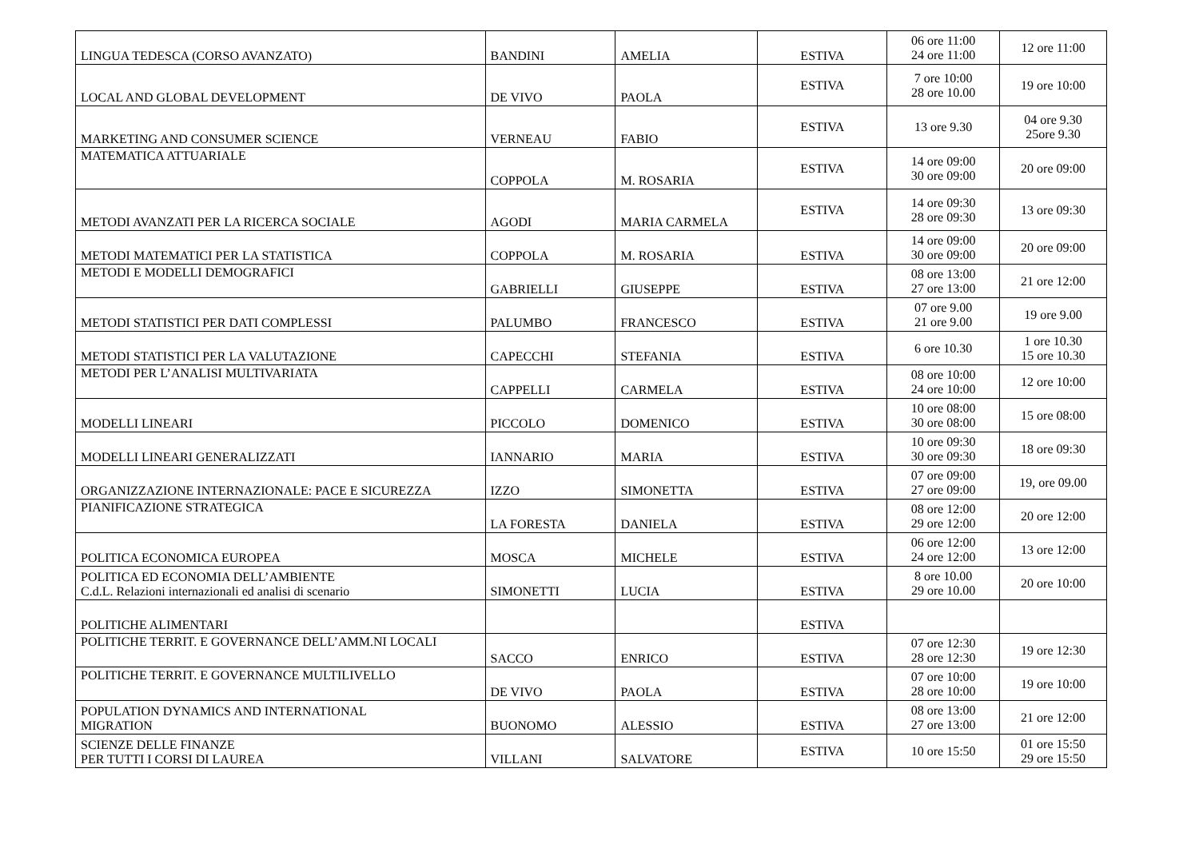| LINGUA TEDESCA (CORSO AVANZATO) | BANDINI | AMELIA | ESTIVA | 06 ore 11:00 24 ore 11:00 | 12 ore 11:00 |
| LOCAL AND GLOBAL DEVELOPMENT | DE VIVO | PAOLA | ESTIVA | 7 ore 10:00 28 ore 10.00 | 19 ore 10:00 |
| MARKETING AND CONSUMER SCIENCE | VERNEAU | FABIO | ESTIVA | 13 ore 9.30 | 04 ore 9.30 25ore 9.30 |
| MATEMATICA ATTUARIALE | COPPOLA | M. ROSARIA | ESTIVA | 14 ore 09:00 30 ore 09:00 | 20 ore 09:00 |
| METODI AVANZATI PER LA RICERCA SOCIALE | AGODI | MARIA CARMELA | ESTIVA | 14 ore 09:30 28 ore 09:30 | 13 ore 09:30 |
| METODI MATEMATICI PER LA STATISTICA | COPPOLA | M. ROSARIA | ESTIVA | 14 ore 09:00 30 ore 09:00 | 20 ore 09:00 |
| METODI E MODELLI DEMOGRAFICI | GABRIELLI | GIUSEPPE | ESTIVA | 08 ore 13:00 27 ore 13:00 | 21 ore 12:00 |
| METODI STATISTICI PER DATI COMPLESSI | PALUMBO | FRANCESCO | ESTIVA | 07 ore 9.00 21 ore 9.00 | 19 ore 9.00 |
| METODI STATISTICI PER LA VALUTAZIONE | CAPECCHI | STEFANIA | ESTIVA | 6 ore 10.30 | 1 ore 10.30 15 ore 10.30 |
| METODI PER L’ANALISI MULTIVARIATA | CAPPELLI | CARMELA | ESTIVA | 08 ore 10:00 24 ore 10:00 | 12 ore 10:00 |
| MODELLI LINEARI | PICCOLO | DOMENICO | ESTIVA | 10 ore 08:00 30 ore 08:00 | 15 ore 08:00 |
| MODELLI LINEARI GENERALIZZATI | IANNARIO | MARIA | ESTIVA | 10 ore 09:30 30 ore 09:30 | 18 ore 09:30 |
| ORGANIZZAZIONE INTERNAZIONALE: PACE E SICUREZZA | IZZO | SIMONETTA | ESTIVA | 07 ore 09:00 27 ore 09:00 | 19, ore 09.00 |
| PIANIFICAZIONE STRATEGICA | LA FORESTA | DANIELA | ESTIVA | 08 ore 12:00 29 ore 12:00 | 20 ore 12:00 |
| POLITICA ECONOMICA EUROPEA | MOSCA | MICHELE | ESTIVA | 06 ore 12:00 24 ore 12:00 | 13 ore 12:00 |
| POLITICA ED ECONOMIA DELL’AMBIENTE C.d.L. Relazioni internazionali ed analisi di scenario | SIMONETTI | LUCIA | ESTIVA | 8 ore 10.00 29 ore 10.00 | 20 ore 10:00 |
| POLITICHE ALIMENTARI | | | ESTIVA | | |
| POLITICHE TERRIT. E GOVERNANCE DELL’AMM.NI LOCALI | SACCO | ENRICO | ESTIVA | 07 ore 12:30 28 ore 12:30 | 19 ore 12:30 |
| POLITICHE TERRIT. E GOVERNANCE MULTILIVELLO | DE VIVO | PAOLA | ESTIVA | 07 ore 10:00 28 ore 10:00 | 19 ore 10:00 |
| POPULATION DYNAMICS AND INTERNATIONAL MIGRATION | BUONOMO | ALESSIO | ESTIVA | 08 ore 13:00 27 ore 13:00 | 21 ore 12:00 |
| SCIENZE DELLE FINANZE PER TUTTI I CORSI DI LAUREA | VILLANI | SALVATORE | ESTIVA | 10 ore 15:50 | 01 ore 15:50 29 ore 15:50 |